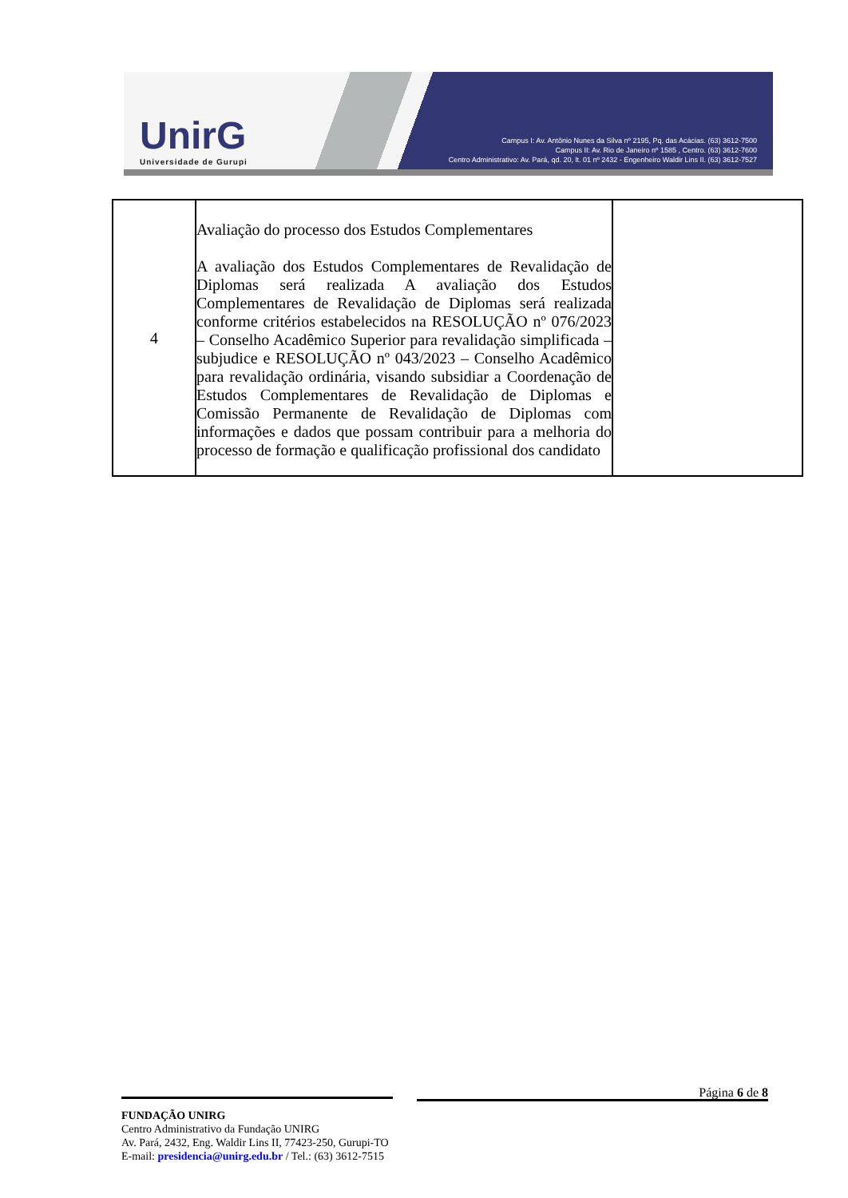UnirG
Universidade de Gurupi
Campus I: Av. Antônio Nunes da Silva nº 2195, Pq. das Acácias. (63) 3612-7500
Campus II: Av. Rio de Janeiro nº 1585 , Centro. (63) 3612-7600
Centro Administrativo: Av. Pará, qd. 20, lt. 01 nº 2432 - Engenheiro Waldir Lins II. (63) 3612-7527
| 4 | Avaliação do processo dos Estudos Complementares A avaliação dos Estudos Complementares de Revalidação de Diplomas será realizada A avaliação dos Estudos Complementares de Revalidação de Diplomas será realizada conforme critérios estabelecidos na RESOLUÇÃO nº 076/2023 – Conselho Acadêmico Superior para revalidação simplificada – subjudice e RESOLUÇÃO nº 043/2023 – Conselho Acadêmico para revalidação ordinária, visando subsidiar a Coordenação de Estudos Complementares de Revalidação de Diplomas e Comissão Permanente de Revalidação de Diplomas com informações e dados que possam contribuir para a melhoria do processo de formação e qualificação profissional dos candidato | |
Página 6 de 8
FUNDAÇÃO UNIRG
Centro Administrativo da Fundação UNIRG
Av. Pará, 2432, Eng. Waldir Lins II, 77423-250, Gurupi-TO
E-mail: presidencia@unirg.edu.br / Tel.: (63) 3612-7515